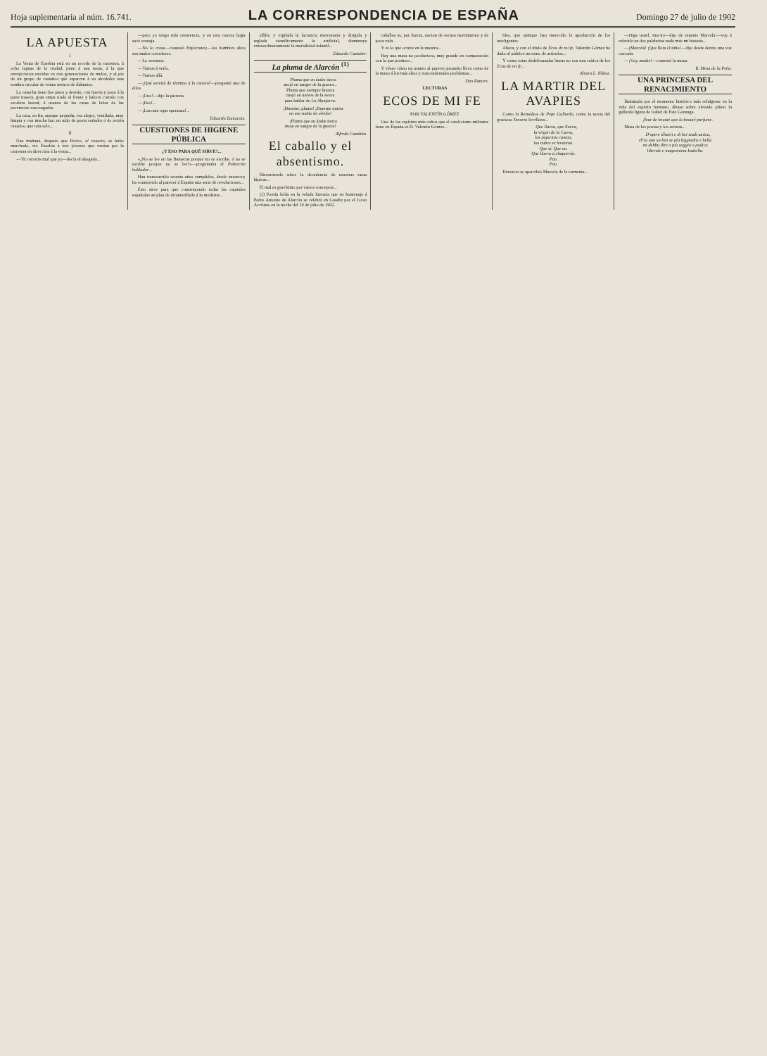Hoja suplementaria al núm. 16.741.
LA CORRESPONDENCIA DE ESPAÑA
Domingo 27 de julio de 1902
LA APUESTA
I
La Venta de Eusebia está en un recodo de la carretera, á ocho leguas de la ciudad, junto á una noria, á la que envejecieron uncidas va rias generaciones de mulos, y al pie de un grupo de castaños que esparcen á su alrededor una sombra circular de veinte metros de diámetro.
La casucha tiene dos pisos y desván, con huerta y pozo á la parte trasera, gran empa rrado al frente y balcon corrido con escalera lateral, á usanza de las casas de labor de las provincias vascongadas.
La casa, en fin, aunque pequeña, era alegre, ventilada, muy limpia y con mucha luz: un nido de poeta soñador ó de recién casados, que reía solo...
II
Una mañana, después que Perico, el cosario, se hubo marchado, vió Eusebia á tres jóvenes que venían por la carretera en dirección á la venta...
—Tú correrás mal que yo—decía el abogado...
—pero yo tengo más resistencia, y en una carrera larga sacó ventaja.
—No lo creas—contestó Hipócrates;—los hombres altos son malos corredores.
—Lo veremos.
—Vamos á verlo.
—Vamos allá.
—¿Qué servirá de término á la carrera?—preguntó uno de ellos.
—¡Uno!—dijo la patrona.
—¡Dos!...
—¡Lasciate ogni speranza!...
Eduardo Zamacois.
CUESTIONES DE HIGIENE PÚBLICA
¿Y ESO PARA QUÉ SIRVE?...
«¿No se lee en las Batuecas porque no se escribe, ó no se escribe porque no se lee?»—preguntaba el Pobrecito hablador...
Han transcurrido setenta años cumplidos, desde entonces; ha conmovido al parecer á España una serie de revoluciones...
Esto sirve para que construyendo todas las capitales españolas un plan de alcantarillado á la moderna...
sífilis, y vigilada la lactancia mercenaria y dirigida y reglada científicamente la artificial, disminuya extraordinariamente la mortalidad infantil...
Eduardo Castañer.
La pluma de Alarcón <sup>(1)</sup>
Pluma que en árabe tierra
mojó en sangre de la guerra...
Pluma que siempre bizarra
mojó en nieves de la sierra
para hablar de La Alpujarra.
¡Duerme, pluma! ¡Duerme quieta
en ese sueño de olvido!
¡Pluma que en árabe tierra
moja en sangre de la guerra!
Alfredo Cazabán.
El caballo y el absentismo.
Discurriendo sobre la decadencia de nuestras razas hípicas...
El mal es gravísimo por varios conceptos...
(1) Poesía leída en la velada literaria que en homenaje á Pedro Antonio de Alarcón se celebró en Guadix por el Liceo Accitano en la noche del 19 de julio de 1902.
caballos es, por fuerza, nacion de escaso movimiento y de poca vida.
Y es lo que ocurre en la nuestra...
Hay una masa no productora, muy grande en comparación con la que produce...
Y véase cómo un asunto al parecer pequeño lleva como de la mano á los más altos y trascendentales problemas...
Don Ramiro.
LECTURAS
ECOS DE MI FE
POR VALENTÍN GÓMEZ
Uno de los espíritus más cultos que el catolicismo militante tiene en España es D. Valentín Gómez...
bles, que siempre han merecido la aprobación de los inteligentes.
Ahora, y con el título de Ecos de mi fe, Valentín Gómez ha dado al público un tomo de artículos...
Y como estas deshilvanadas líneas no son una crítica de los Ecos de mi fe...
Alvaro L. Núñez.
LA MARTIR DEL AVAPIES
Como la Remedios de Pepe Gallardo, como la novia del gracioso Tenorio Sevillano...
Que llueva, que llueva,
la virgen de la Cueva,
los pajaritos cantan,
las nubes se levantan.
Que sí. Que no.
Que llueva á chaparrón.
Pon.
Pon.
Entonces se apercibió Marcela de la tormenta...
—Oiga usted, mocito—dijo de repente Marcela:—voy á referirle en dos palabritas nada más mi historia...
—¡Marcela! ¡Que llora el niño!—dijo desde dentro una voz cascada.
—¡Voy, madre!—contestó la moza.
R. Mesa de la Peña.
UNA PRINCESA DEL RENACIMIENTO
Iluminada por el momento histórico más refulgente en la vida del espíritu humano, álzase sobre elevado plinto la gallarda figura de Isabel de Este Gonzaga.
fleur de beauté que la beauté parfume.
Musa de los poetas y los artistas...
D'opere illustri e di bei studi amica,
ch'io non so ben se più leggiadra e bella
mi debba dire o più saggia o pudica
liberale e magnanima Isabella.